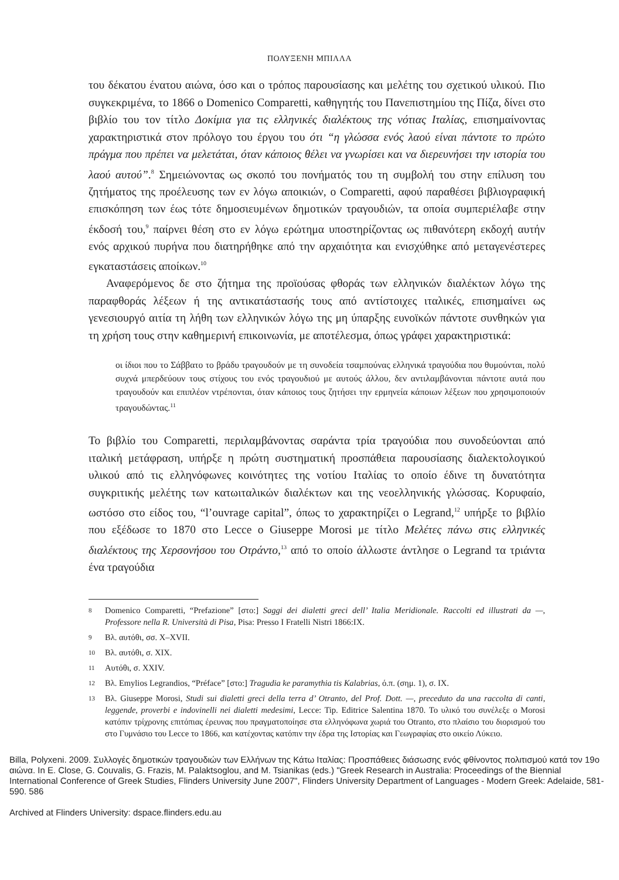ΠΟΛΥΞΕΝΗ ΜΠΙΛΛΑ
του δέκατου ένατου αιώνα, όσο και ο τρόπος παρουσίασης και μελέτης του σχετικού υλικού. Πιο συγκεκριμένα, το 1866 ο Domenico Comparetti, καθηγητής του Πανεπιστημίου της Πίζα, δίνει στο βιβλίο του τον τίτλο Δοκίμια για τις ελληνικές διαλέκτους της νότιας Ιταλίας, επισημαίνοντας χαρακτηριστικά στον πρόλογο του έργου του ότι “η γλώσσα ενός λαού είναι πάντοτε το πρώτο πράγμα που πρέπει να μελετάται, όταν κάποιος θέλει να γνωρίσει και να διερευνήσει την ιστορία του λαού αυτού”.<sup>8</sup> Σημειώνοντας ως σκοπό του πονήματός του τη συμβολή του στην επίλυση του ζητήματος της προέλευσης των εν λόγω αποικιών, ο Comparetti, αφού παραθέσει βιβλιογραφική επισκόπηση των έως τότε δημοσιευμένων δημοτικών τραγουδιών, τα οποία συμπεριέλαβε στην έκδοσή του,<sup>9</sup> παίρνει θέση στο εν λόγω ερώτημα υποστηρίζοντας ως πιθανότερη εκδοχή αυτήν ενός αρχικού πυρήνα που διατηρήθηκε από την αρχαιότητα και ενισχύθηκε από μεταγενέστερες εγκαταστάσεις αποίκων.<sup>10</sup>
Αναφερόμενος δε στο ζήτημα της προϊούσας φθοράς των ελληνικών διαλέκτων λόγω της παραφθοράς λέξεων ή της αντικατάστασής τους από αντίστοιχες ιταλικές, επισημαίνει ως γενεσιουργό αιτία τη λήθη των ελληνικών λόγω της μη ύπαρξης ευνοϊκών πάντοτε συνθηκών για τη χρήση τους στην καθημερινή επικοινωνία, με αποτέλεσμα, όπως γράφει χαρακτηριστικά:
οι ίδιοι που το Σάββατο το βράδυ τραγουδούν με τη συνοδεία τσαμπούνας ελληνικά τραγούδια που θυμούνται, πολύ συχνά μπερδεύουν τους στίχους του ενός τραγουδιού με αυτούς άλλου, δεν αντιλαμβάνονται πάντοτε αυτά που τραγουδούν και επιπλέον ντρέπονται, όταν κάποιος τους ζητήσει την ερμηνεία κάποιων λέξεων που χρησιμοποιούν τραγουδώντας.<sup>11</sup>
Το βιβλίο του Comparetti, περιλαμβάνοντας σαράντα τρία τραγούδια που συνοδεύονται από ιταλική μετάφραση, υπήρξε η πρώτη συστηματική προσπάθεια παρουσίασης διαλεκτολογικού υλικού από τις ελληνόφωνες κοινότητες της νοτίου Ιταλίας το οποίο έδινε τη δυνατότητα συγκριτικής μελέτης των κατωιταλικών διαλέκτων και της νεοελληνικής γλώσσας. Κορυφαίο, ωστόσο στο είδος του, “l’ouvrage capital”, όπως το χαρακτηρίζει ο Legrand,<sup>12</sup> υπήρξε το βιβλίο που εξέδωσε το 1870 στο Lecce ο Giuseppe Morosi με τίτλο Μελέτες πάνω στις ελληνικές διαλέκτους της Χερσονήσου του Οτράντο,<sup>13</sup> από το οποίο άλλωστε άντλησε ο Legrand τα τριάντα ένα τραγούδια
8 Domenico Comparetti, “Prefazione” [στο:] Saggi dei dialetti greci dell’ Italia Meridionale. Raccolti ed illustrati da —, Professore nella R. Università di Pisa, Pisa: Presso I Fratelli Nistri 1866:IX.
9 Βλ. αυτόθι, σσ. X–XVII.
10 Βλ. αυτόθι, σ. XIX.
11 Αυτόθι, σ. XXIV.
12 Βλ. Emylios Legrandios, “Préface” [στο:] Tragudia ke paramythia tis Kalabrias, ό.π. (σημ. 1), σ. IX.
13 Βλ. Giuseppe Morosi, Studi sui dialetti greci della terra d’ Otranto, del Prof. Dott. —, preceduto da una raccolta di canti, leggende, proverbi e indovinelli nei dialetti medesimi, Lecce: Tip. Editrice Salentina 1870. Το υλικό του συνέλεξε ο Morosi κατόπιν τρίχρονης επιτόπιας έρευνας που πραγματοποίησε στα ελληνόφωνα χωριά του Otranto, στο πλαίσιο του διορισμού του στο Γυμνάσιο του Lecce το 1866, και κατέχοντας κατόπιν την έδρα της Ιστορίας και Γεωγραφίας στο οικείο Λύκειο.
Billa, Polyxeni. 2009. Συλλογές δημοτικών τραγουδιών των Ελλήνων της Κάτω Ιταλίας: Προσπάθειες διάσωσης ενός φθίνοντος πολιτισμού κατά τον 19ο αιώνα. In E. Close, G. Couvalis, G. Frazis, M. Palaktsoglou, and M. Tsianikas (eds.) "Greek Research in Australia: Proceedings of the Biennial International Conference of Greek Studies, Flinders University June 2007", Flinders University Department of Languages - Modern Greek: Adelaide, 581-590. 586
Archived at Flinders University: dspace.flinders.edu.au